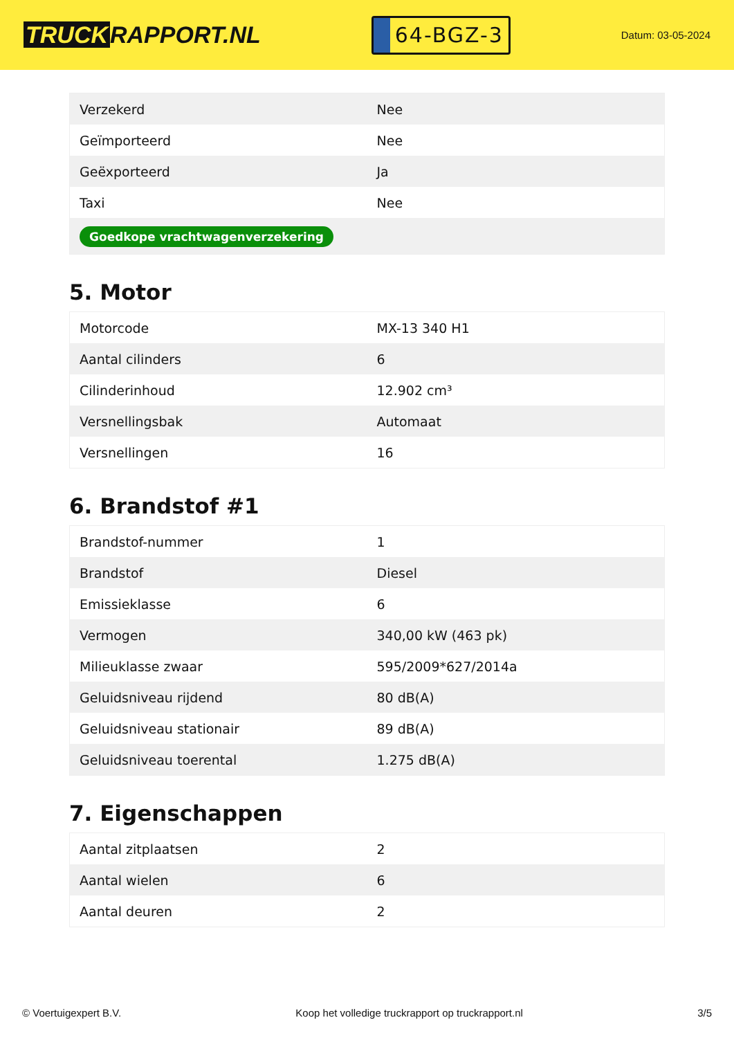TRUCK RAPPORT.NL
64-BGZ-3
Datum: 03-05-2024
| Verzekerd | Nee |
| Geïmporteerd | Nee |
| Geëxporteerd | Ja |
| Taxi | Nee |
| Goedkope vrachtwagenverzekering | |
5. Motor
| Motorcode | MX-13 340 H1 |
| Aantal cilinders | 6 |
| Cilinderinhoud | 12.902 cm³ |
| Versnellingsbak | Automaat |
| Versnellingen | 16 |
6. Brandstof #1
| Brandstof-nummer | 1 |
| Brandstof | Diesel |
| Emissieklasse | 6 |
| Vermogen | 340,00 kW (463 pk) |
| Milieuklasse zwaar | 595/2009*627/2014a |
| Geluidsniveau rijdend | 80 dB(A) |
| Geluidsniveau stationair | 89 dB(A) |
| Geluidsniveau toerental | 1.275 dB(A) |
7. Eigenschappen
| Aantal zitplaatsen | 2 |
| Aantal wielen | 6 |
| Aantal deuren | 2 |
© Voertuigexpert B.V. Koop het volledige truckrapport op truckrapport.nl 3/5